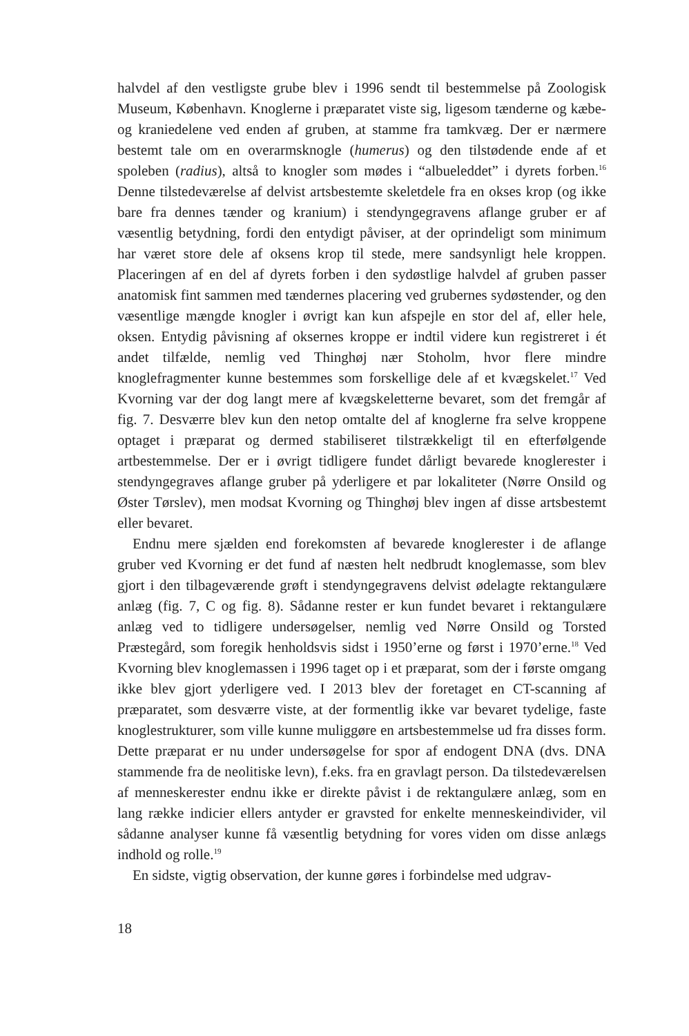halvdel af den vestligste grube blev i 1996 sendt til bestemmelse på Zoologisk Museum, København. Knoglerne i præparatet viste sig, ligesom tænderne og kæbe- og kraniedelene ved enden af gruben, at stamme fra tamkvæg. Der er nærmere bestemt tale om en overarmsknogle (humerus) og den tilstødende ende af et spoleben (radius), altså to knogler som mødes i “albueleddet” i dyrets forben.<sup>16</sup> Denne tilstedeværelse af delvist artsbestemte skeletdele fra en okses krop (og ikke bare fra dennes tænder og kranium) i stendyngegravens aflange gruber er af væsentlig betydning, fordi den entydigt påviser, at der oprindeligt som minimum har været store dele af oksens krop til stede, mere sandsynligt hele kroppen. Placeringen af en del af dyrets forben i den sydøstlige halvdel af gruben passer anatomisk fint sammen med tændernes placering ved grubernes sydøstender, og den væsentlige mængde knogler i øvrigt kan kun afspejle en stor del af, eller hele, oksen. Entydig påvisning af oksernes kroppe er indtil videre kun registreret i ét andet tilfælde, nemlig ved Thinghøj nær Stoholm, hvor flere mindre knoglefragmenter kunne bestemmes som forskellige dele af et kvægskelet.<sup>17</sup> Ved Kvorning var der dog langt mere af kvægskeletterne bevaret, som det fremgår af fig. 7. Desværre blev kun den netop omtalte del af knoglerne fra selve kroppene optaget i præparat og dermed stabiliseret tilstrækkeligt til en efterfølgende artbestemmelse. Der er i øvrigt tidligere fundet dårligt bevarede knoglerester i stendyngegraves aflange gruber på yderligere et par lokaliteter (Nørre Onsild og Øster Tørslev), men modsat Kvorning og Thinghøj blev ingen af disse artsbestemt eller bevaret.
Endnu mere sjælden end forekomsten af bevarede knoglerester i de aflange gruber ved Kvorning er det fund af næsten helt nedbrudt knoglemasse, som blev gjort i den tilbageværende grøft i stendyngegravens delvist ødelagte rektangulære anlæg (fig. 7, C og fig. 8). Sådanne rester er kun fundet bevaret i rektangulære anlæg ved to tidligere undersøgelser, nemlig ved Nørre Onsild og Torsted Præstegård, som foregik henholdsvis sidst i 1950’erne og først i 1970’erne.<sup>18</sup> Ved Kvorning blev knoglemassen i 1996 taget op i et præparat, som der i første omgang ikke blev gjort yderligere ved. I 2013 blev der foretaget en CT-scanning af præparatet, som desværre viste, at der formentlig ikke var bevaret tydelige, faste knoglestrukturer, som ville kunne muliggøre en artsbestemmelse ud fra disses form. Dette præparat er nu under undersøgelse for spor af endogent DNA (dvs. DNA stammende fra de neolitiske levn), f.eks. fra en gravlagt person. Da tilstedeværelsen af menneskerester endnu ikke er direkte påvist i de rektangulære anlæg, som en lang række indicier ellers antyder er gravsted for enkelte menneskeindivider, vil sådanne analyser kunne få væsentlig betydning for vores viden om disse anlægs indhold og rolle.<sup>19</sup>
En sidste, vigtig observation, der kunne gøres i forbindelse med udgrav-
18